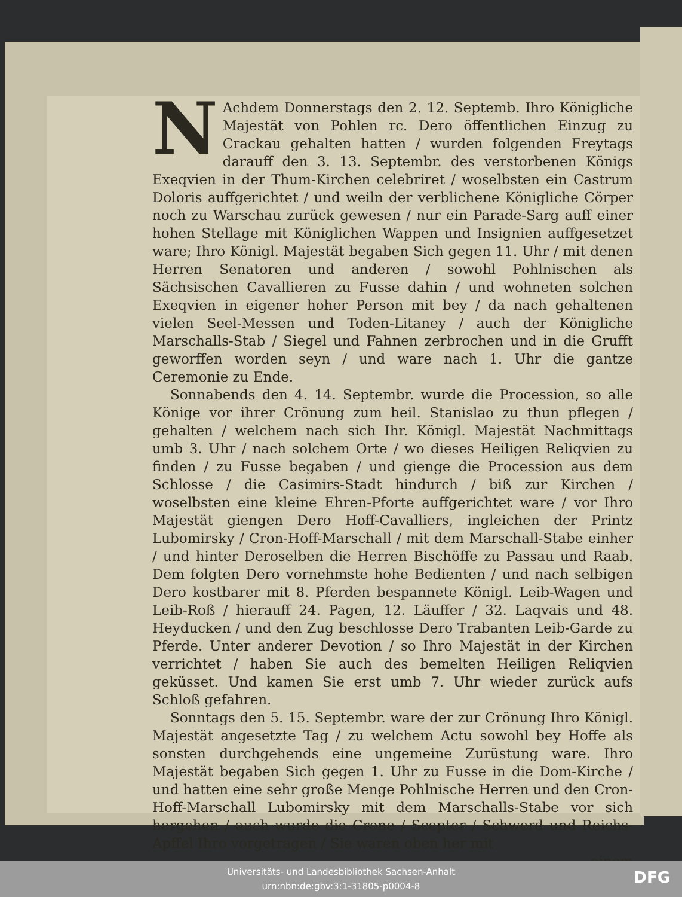NAchdem Donnerstags den 2. 12. Septemb. Ihro Königliche Majestät von Pohlen rc. Dero öffentlichen Einzug zu Crackau gehalten hatten / wurden folgenden Freytags darauff den 3. 13. Septembr. des verstorbenen Königs Exeqvien in der Thum-Kirchen celebriret / woselbsten ein Castrum Doloris auffgerichtet / und weiln der verblichene Königliche Cörper noch zu Warschau zurück gewesen / nur ein Parade-Sarg auff einer hohen Stellage mit Königlichen Wappen und Insignien auffgesetzet ware; Ihro Königl. Majestät begaben Sich gegen 11. Uhr / mit denen Herren Senatoren und anderen / sowohl Pohlnischen als Sächsischen Cavallieren zu Fusse dahin / und wohneten solchen Exeqvien in eigener hoher Person mit bey / da nach gehaltenen vielen Seel-Messen und Toden-Litaney / auch der Königliche Marschalls-Stab / Siegel und Fahnen zerbrochen und in die Grufft geworffen worden seyn / und ware nach 1. Uhr die gantze Ceremonie zu Ende.
Sonnabends den 4. 14. Septembr. wurde die Procession, so alle Könige vor ihrer Crönung zum heil. Stanislao zu thun pflegen / gehalten / welchem nach sich Ihr. Königl. Majestät Nachmittags umb 3. Uhr / nach solchem Orte / wo dieses Heiligen Reliqvien zu finden / zu Fusse begaben / und gienge die Procession aus dem Schlosse / die Casimirs-Stadt hindurch / biß zur Kirchen / woselbsten eine kleine Ehren-Pforte auffgerichtet ware / vor Ihro Majestät giengen Dero Hoff-Cavalliers, ingleichen der Printz Lubomirsky / Cron-Hoff-Marschall / mit dem Marschall-Stabe einher / und hinter Deroselben die Herren Bischöffe zu Passau und Raab. Dem folgten Dero vornehmste hohe Bedienten / und nach selbigen Dero kostbarer mit 8. Pferden bespannete Königl. Leib-Wagen und Leib-Roß / hierauff 24. Pagen, 12. Läuffer / 32. Laqvais und 48. Heyducken / und den Zug beschlosse Dero Trabanten Leib-Garde zu Pferde. Unter anderer Devotion / so Ihro Majestät in der Kirchen verrichtet / haben Sie auch des bemelten Heiligen Reliqvien geküsset. Und kamen Sie erst umb 7. Uhr wieder zurück aufs Schloß gefahren.
Sonntags den 5. 15. Septembr. ware der zur Crönung Ihro Königl. Majestät angesetzte Tag / zu welchem Actu sowohl bey Hoffe als sonsten durchgehends eine ungemeine Zurüstung ware. Ihro Majestät begaben Sich gegen 1. Uhr zu Fusse in die Dom-Kirche / und hatten eine sehr große Menge Pohlnische Herren und den Cron-Hoff-Marschall Lubomirsky mit dem Marschalls-Stabe vor sich hergehen / auch wurde die Crone / Scepter / Schwerd und Reichs-Apffel Ihro vorgetragen / Sie waren oben her mit
einem
Universitäts- und Landesbibliothek Sachsen-Anhalt
urn:nbn:de:gbv:3:1-31805-p0004-8
DFG